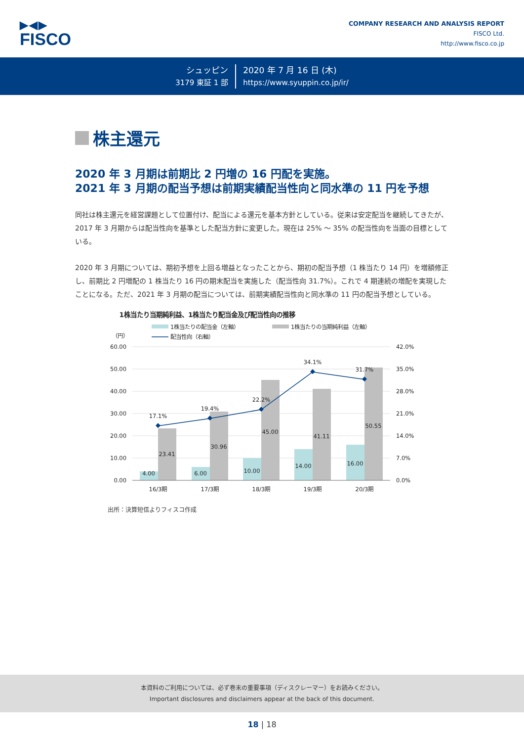▶◀▶
FISCO
COMPANY RESEARCH AND ANALYSIS REPORT
FISCO Ltd.
http://www.fisco.co.jp
シュッピン
3179 東証 1 部
2020 年 7 月 16 日 (木)
https://www.syuppin.co.jp/ir/
株主還元
2020 年 3 月期は前期比 2 円増の 16 円配を実施。
2021 年 3 月期の配当予想は前期実績配当性向と同水準の 11 円を予想
同社は株主還元を経営課題として位置付け、配当による還元を基本方針としている。従来は安定配当を継続してきたが、2017 年 3 月期からは配当性向を基準とした配当方針に変更した。現在は 25% ～ 35% の配当性向を当面の目標としている。
2020 年 3 月期については、期初予想を上回る増益となったことから、期初の配当予想（1 株当たり 14 円）を増額修正し、前期比 2 円増配の 1 株当たり 16 円の期末配当を実施した（配当性向 31.7%）。これで 4 期連続の増配を実現したことになる。ただ、2021 年 3 月期の配当については、前期実績配当性向と同水準の 11 円の配当予想としている。
1株当たり当期純利益、1株当たり配当金及び配当性向の推移
1株当たりの配当金（左軸）
1株当たりの当期純利益（左軸）
配当性向（右軸）
（円）
60.00
50.00
40.00
30.00
20.00
10.00
0.00
42.0%
35.0%
28.0%
21.0%
14.0%
7.0%
0.0%
17.1%
19.4%
22.2%
34.1%
31.7%
4.00
6.00
10.00
14.00
16.00
23.41
30.96
45.00
41.11
50.55
16/3期
17/3期
18/3期
19/3期
20/3期
出所：決算短信よりフィスコ作成
本資料のご利用については、必ず巻末の重要事項（ディスクレーマー）をお読みください。
Important disclosures and disclaimers appear at the back of this document.
18 | 18